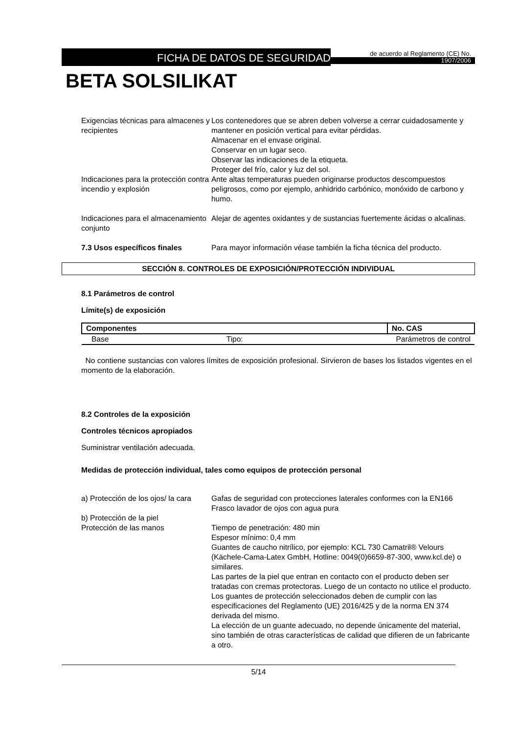FICHA DE DATOS DE SEGURIDAD
de acuerdo al Reglamento (CE) No.
1907/2006
BETA SOLSILIKAT
Exigencias técnicas para almacenes y recipientes
Los contenedores que se abren deben volverse a cerrar cuidadosamente y mantener en posición vertical para evitar pérdidas.
Almacenar en el envase original.
Conservar en un lugar seco.
Observar las indicaciones de la etiqueta.
Proteger del frío, calor y luz del sol.
Indicaciones para la protección contra incendio y explosión
Ante altas temperaturas pueden originarse productos descompuestos peligrosos, como por ejemplo, anhidrido carbónico, monóxido de carbono y humo.
Indicaciones para el almacenamiento conjunto
Alejar de agentes oxidantes y de sustancias fuertemente ácidas o alcalinas.
7.3 Usos específicos finales Para mayor información véase también la ficha técnica del producto.
SECCIÓN 8. CONTROLES DE EXPOSICIÓN/PROTECCIÓN INDIVIDUAL
8.1 Parámetros de control
Límite(s) de exposición
| Componentes | | No. CAS |
| --- | --- | --- |
| Base | Tipo: | Parámetros de control |
No contiene sustancias con valores límites de exposición profesional. Sirvieron de bases los listados vigentes en el momento de la elaboración.
8.2 Controles de la exposición
Controles técnicos apropiados
Suministrar ventilación adecuada.
Medidas de protección individual, tales como equipos de protección personal
a) Protección de los ojos/ la cara
Gafas de seguridad con protecciones laterales conformes con la EN166
Frasco lavador de ojos con agua pura
b) Protección de la piel
Protección de las manos Tiempo de penetración: 480 min
Espesor mínimo: 0,4 mm
Guantes de caucho nitrílico, por ejemplo: KCL 730 Camatril® Velours (Kächele-Cama-Latex GmbH, Hotline: 0049(0)6659-87-300, www.kcl.de) o similares.
Las partes de la piel que entran en contacto con el producto deben ser tratadas con cremas protectoras. Luego de un contacto no utilice el producto.
Los guantes de protección seleccionados deben de cumplir con las especificaciones del Reglamento (UE) 2016/425 y de la norma EN 374 derivada del mismo.
La elección de un guante adecuado, no depende únicamente del material, sino también de otras características de calidad que difieren de un fabricante a otro.
5/14